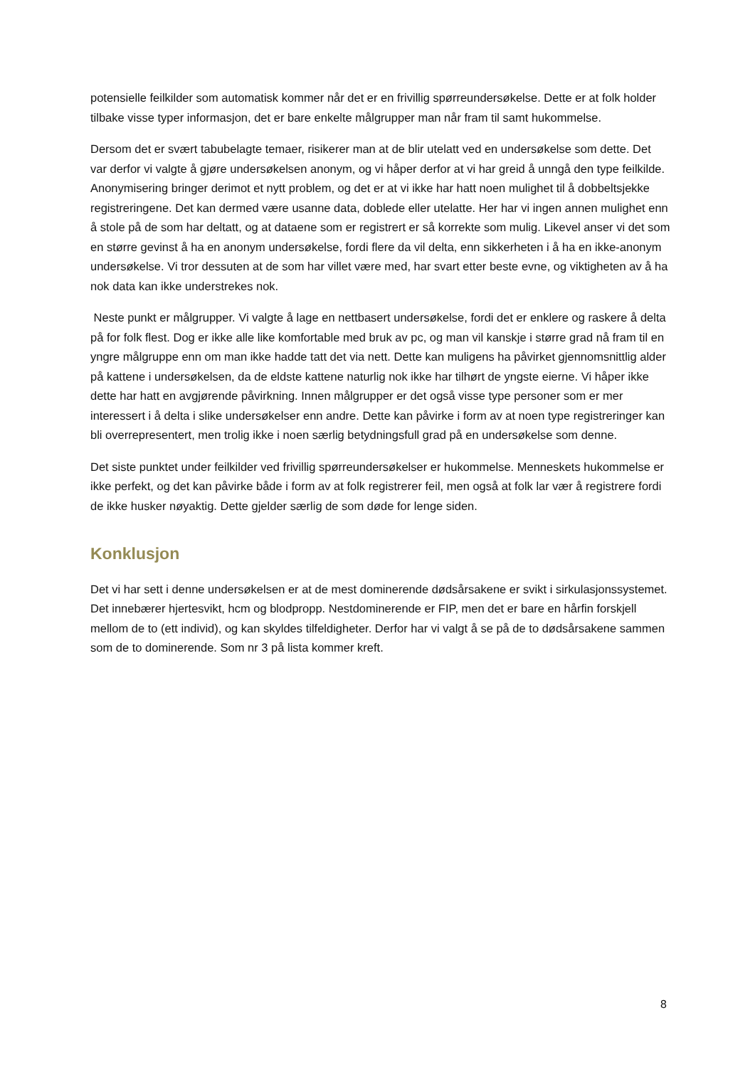potensielle feilkilder som automatisk kommer når det er en frivillig spørreundersøkelse. Dette er at folk holder tilbake visse typer informasjon, det er bare enkelte målgrupper man når fram til samt hukommelse.
Dersom det er svært tabubelagte temaer, risikerer man at de blir utelatt ved en undersøkelse som dette. Det var derfor vi valgte å gjøre undersøkelsen anonym, og vi håper derfor at vi har greid å unngå den type feilkilde. Anonymisering bringer derimot et nytt problem, og det er at vi ikke har hatt noen mulighet til å dobbeltsjekke registreringene. Det kan dermed være usanne data, doblede eller utelatte. Her har vi ingen annen mulighet enn å stole på de som har deltatt, og at dataene som er registrert er så korrekte som mulig. Likevel anser vi det som en større gevinst å ha en anonym undersøkelse, fordi flere da vil delta, enn sikkerheten i å ha en ikke-anonym undersøkelse. Vi tror dessuten at de som har villet være med, har svart etter beste evne, og viktigheten av å ha nok data kan ikke understrekes nok.
Neste punkt er målgrupper. Vi valgte å lage en nettbasert undersøkelse, fordi det er enklere og raskere å delta på for folk flest. Dog er ikke alle like komfortable med bruk av pc, og man vil kanskje i større grad nå fram til en yngre målgruppe enn om man ikke hadde tatt det via nett. Dette kan muligens ha påvirket gjennomsnittlig alder på kattene i undersøkelsen, da de eldste kattene naturlig nok ikke har tilhørt de yngste eierne. Vi håper ikke dette har hatt en avgjørende påvirkning. Innen målgrupper er det også visse type personer som er mer interessert i å delta i slike undersøkelser enn andre. Dette kan påvirke i form av at noen type registreringer kan bli overrepresentert, men trolig ikke i noen særlig betydningsfull grad på en undersøkelse som denne.
Det siste punktet under feilkilder ved frivillig spørreundersøkelser er hukommelse. Menneskets hukommelse er ikke perfekt, og det kan påvirke både i form av at folk registrerer feil, men også at folk lar vær å registrere fordi de ikke husker nøyaktig. Dette gjelder særlig de som døde for lenge siden.
Konklusjon
Det vi har sett i denne undersøkelsen er at de mest dominerende dødsårsakene er svikt i sirkulasjonssystemet. Det innebærer hjertesvikt, hcm og blodpropp. Nestdominerende er FIP, men det er bare en hårfin forskjell mellom de to (ett individ), og kan skyldes tilfeldigheter. Derfor har vi valgt å se på de to dødsårsakene sammen som de to dominerende. Som nr 3 på lista kommer kreft.
8